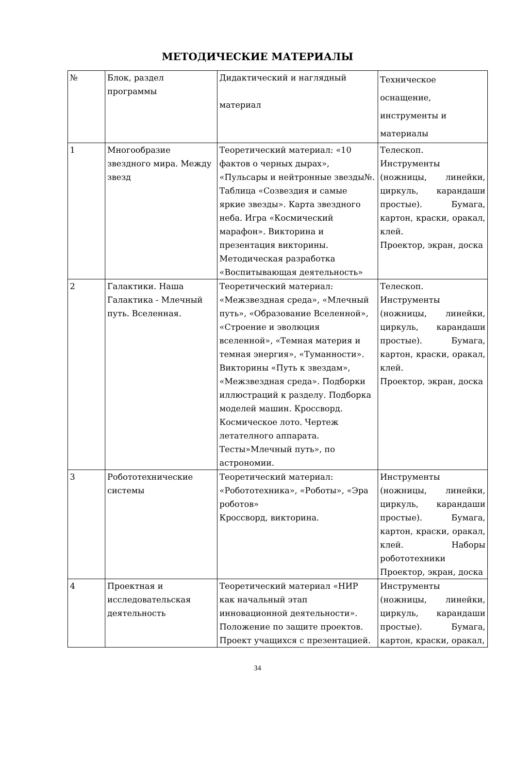МЕТОДИЧЕСКИЕ МАТЕРИАЛЫ
| № | Блок, раздел программы | Дидактический и наглядный материал | Техническое оснащение, инструменты и материалы |
| 1 | Многообразие звездного мира. Между звезд | Теоретический материал: «10 фактов о черных дырах», «Пульсары и нейтронные звезды№. Таблица «Созвездия и самые яркие звезды». Карта звездного неба. Игра «Космический марафон». Викторина и презентация викторины. Методическая разработка «Воспитывающая деятельность» | Телескоп. Инструменты (ножницы, линейки, циркуль, карандаши простые). Бумага, картон, краски, оракал, клей. Проектор, экран, доска |
| 2 | Галактики. Наша Галактика - Млечный путь. Вселенная. | Теоретический материал: «Межзвездная среда», «Млечный путь», «Образование Вселенной», «Строение и эволюция вселенной», «Темная материя и темная энергия», «Туманности». Викторины «Путь к звездам», «Межзвездная среда». Подборки иллюстраций к разделу. Подборка моделей машин. Кроссворд. Космическое лото. Чертеж летателного аппарата. Тесты»Млечный путь», по астрономии. | Телескоп. Инструменты (ножницы, линейки, циркуль, карандаши простые). Бумага, картон, краски, оракал, клей. Проектор, экран, доска |
| 3 | Робототехнические системы | Теоретический материал: «Робототехника», «Роботы», «Эра роботов» Кроссворд, викторина. | Инструменты (ножницы, линейки, циркуль, карандаши простые). Бумага, картон, краски, оракал, клей. Наборы робототехники Проектор, экран, доска |
| 4 | Проектная и исследовательская деятельность | Теоретический материал «НИР как начальный этап инновационной деятельности». Положение по защите проектов. Проект учащихся с презентацией. | Инструменты (ножницы, линейки, циркуль, карандаши простые). Бумага, картон, краски, оракал, |
34